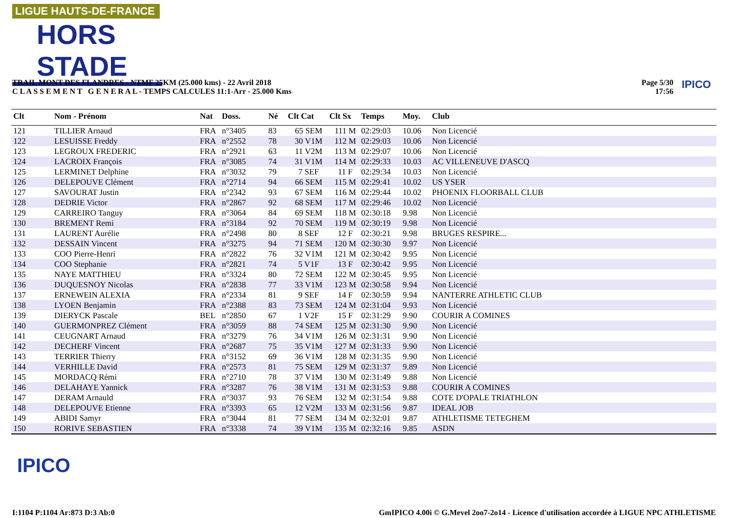LIGUE HAUTS-DE-FRANCE
HORS STADE
TRAIL MONT DES FLANDRES - NTMF 25KM (25.000 kms) - 22 Avril 2018
C L A S S E M E N T G E N E R A L - TEMPS CALCULES 11:1-Arr - 25.000 Kms
Page 5/30
17:56
IPICO
| Clt | Nom - Prénom | Nat | Doss. | Né | Clt Cat | Clt Sx | Temps | Moy. | Club |
| --- | --- | --- | --- | --- | --- | --- | --- | --- | --- |
| 121 | TILLIER Arnaud | FRA | n°3405 | 83 | 65 SEM | 111 M | 02:29:03 | 10.06 | Non Licencié |
| 122 | LESUISSE Freddy | FRA | n°2552 | 78 | 30 V1M | 112 M | 02:29:03 | 10.06 | Non Licencié |
| 123 | LEGROUX FREDERIC | FRA | n°2921 | 63 | 11 V2M | 113 M | 02:29:07 | 10.06 | Non Licencié |
| 124 | LACROIX François | FRA | n°3085 | 74 | 31 V1M | 114 M | 02:29:33 | 10.03 | AC VILLENEUVE D'ASCQ |
| 125 | LERMINET Delphine | FRA | n°3032 | 79 | 7 SEF | 11 F | 02:29:34 | 10.03 | Non Licencié |
| 126 | DELEPOUVE Clément | FRA | n°2714 | 94 | 66 SEM | 115 M | 02:29:41 | 10.02 | US YSER |
| 127 | SAVOURAT Justin | FRA | n°2342 | 93 | 67 SEM | 116 M | 02:29:44 | 10.02 | PHOENIX FLOORBALL CLUB |
| 128 | DEDRIE Victor | FRA | n°2867 | 92 | 68 SEM | 117 M | 02:29:46 | 10.02 | Non Licencié |
| 129 | CARREIRO Tanguy | FRA | n°3064 | 84 | 69 SEM | 118 M | 02:30:18 | 9.98 | Non Licencié |
| 130 | BREMENT Remi | FRA | n°3184 | 92 | 70 SEM | 119 M | 02:30:19 | 9.98 | Non Licencié |
| 131 | LAURENT Aurélie | FRA | n°2498 | 80 | 8 SEF | 12 F | 02:30:21 | 9.98 | BRUGES RESPIRE... |
| 132 | DESSAIN Vincent | FRA | n°3275 | 94 | 71 SEM | 120 M | 02:30:30 | 9.97 | Non Licencié |
| 133 | COO Pierre-Henri | FRA | n°2822 | 76 | 32 V1M | 121 M | 02:30:42 | 9.95 | Non Licencié |
| 134 | COO Stephanie | FRA | n°2821 | 74 | 5 V1F | 13 F | 02:30:42 | 9.95 | Non Licencié |
| 135 | NAYE MATTHIEU | FRA | n°3324 | 80 | 72 SEM | 122 M | 02:30:45 | 9.95 | Non Licencié |
| 136 | DUQUESNOY Nicolas | FRA | n°2838 | 77 | 33 V1M | 123 M | 02:30:58 | 9.94 | Non Licencié |
| 137 | ERNEWEIN ALEXIA | FRA | n°2334 | 81 | 9 SEF | 14 F | 02:30:59 | 9.94 | NANTERRE ATHLETIC CLUB |
| 138 | LYOEN Benjamin | FRA | n°2388 | 83 | 73 SEM | 124 M | 02:31:04 | 9.93 | Non Licencié |
| 139 | DIERYCK Pascale | BEL | n°2850 | 67 | 1 V2F | 15 F | 02:31:29 | 9.90 | COURIR A COMINES |
| 140 | GUERMONPREZ Clément | FRA | n°3059 | 88 | 74 SEM | 125 M | 02:31:30 | 9.90 | Non Licencié |
| 141 | CEUGNART Arnaud | FRA | n°3279 | 76 | 34 V1M | 126 M | 02:31:31 | 9.90 | Non Licencié |
| 142 | DECHERF Vincent | FRA | n°2687 | 75 | 35 V1M | 127 M | 02:31:33 | 9.90 | Non Licencié |
| 143 | TERRIER Thierry | FRA | n°3152 | 69 | 36 V1M | 128 M | 02:31:35 | 9.90 | Non Licencié |
| 144 | VERHILLE David | FRA | n°2573 | 81 | 75 SEM | 129 M | 02:31:37 | 9.89 | Non Licencié |
| 145 | MORDACQ Rémi | FRA | n°2710 | 78 | 37 V1M | 130 M | 02:31:49 | 9.88 | Non Licencié |
| 146 | DELAHAYE Yannick | FRA | n°3287 | 76 | 38 V1M | 131 M | 02:31:53 | 9.88 | COURIR A COMINES |
| 147 | DERAM Arnauld | FRA | n°3037 | 93 | 76 SEM | 132 M | 02:31:54 | 9.88 | COTE D'OPALE TRIATHLON |
| 148 | DELEPOUVE Etienne | FRA | n°3393 | 65 | 12 V2M | 133 M | 02:31:56 | 9.87 | IDEAL JOB |
| 149 | ABIDI Samyr | FRA | n°3044 | 81 | 77 SEM | 134 M | 02:32:01 | 9.87 | ATHLETISME TETEGHEM |
| 150 | RORIVE SEBASTIEN | FRA | n°3338 | 74 | 39 V1M | 135 M | 02:32:16 | 9.85 | ASDN |
IPICO
I:1104 P:1104 Ar:873 D:3 Ab:0
GmIPICO 4.00i © G.Mevel 2oo7-2o14 - Licence d'utilisation accordée à LIGUE NPC ATHLETISME